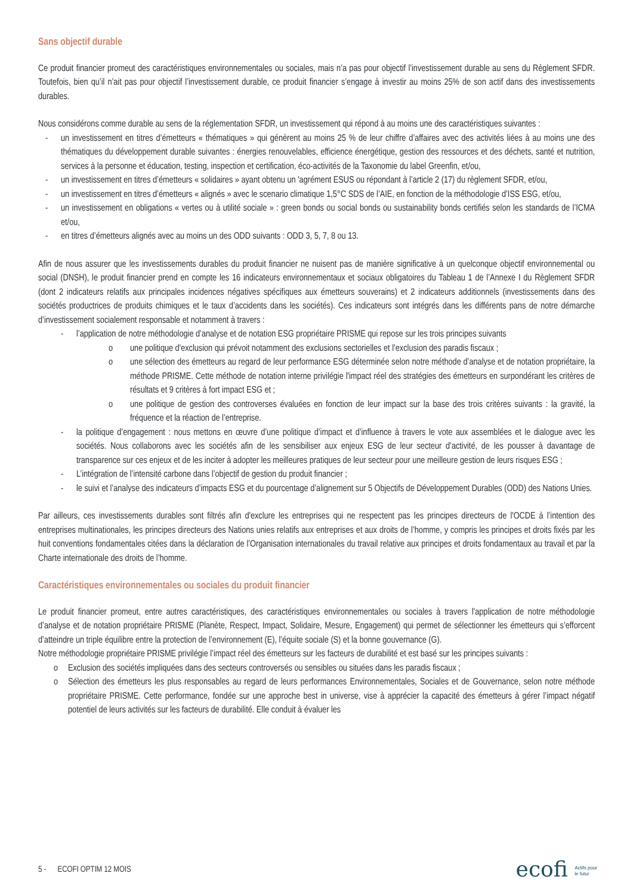Sans objectif durable
Ce produit financier promeut des caractéristiques environnementales ou sociales, mais n’a pas pour objectif l’investissement durable au sens du Règlement SFDR. Toutefois, bien qu’il n’ait pas pour objectif l’investissement durable, ce produit financier s’engage à investir au moins 25% de son actif dans des investissements durables.
Nous considérons comme durable au sens de la réglementation SFDR, un investissement qui répond à au moins une des caractéristiques suivantes :
- un investissement en titres d’émetteurs « thématiques » qui génèrent au moins 25 % de leur chiffre d’affaires avec des activités liées à au moins une des thématiques du développement durable suivantes : énergies renouvelables, efficience énergétique, gestion des ressources et des déchets, santé et nutrition, services à la personne et éducation, testing, inspection et certification, éco-activités de la Taxonomie du label Greenfin, et/ou,
- un investissement en titres d’émetteurs « solidaires » ayant obtenu un 'agrément ESUS ou répondant à l’article 2 (17) du règlement SFDR, et/ou,
- un investissement en titres d’émetteurs « alignés » avec le scenario climatique 1,5°C SDS de l’AIE, en fonction de la méthodologie d’ISS ESG, et/ou,
- un investissement en obligations « vertes ou à utilité sociale » : green bonds ou social bonds ou sustainability bonds certifiés selon les standards de l’ICMA et/ou,
- en titres d’émetteurs alignés avec au moins un des ODD suivants : ODD 3, 5, 7, 8 ou 13.
Afin de nous assurer que les investissements durables du produit financier ne nuisent pas de manière significative à un quelconque objectif environnemental ou social (DNSH), le produit financier prend en compte les 16 indicateurs environnementaux et sociaux obligatoires du Tableau 1 de l’Annexe I du Règlement SFDR (dont 2 indicateurs relatifs aux principales incidences négatives spécifiques aux émetteurs souverains) et 2 indicateurs additionnels (investissements dans des sociétés productrices de produits chimiques et le taux d’accidents dans les sociétés). Ces indicateurs sont intégrés dans les différents pans de notre démarche d’investissement socialement responsable et notamment à travers :
- l’application de notre méthodologie d’analyse et de notation ESG propriétaire PRISME qui repose sur les trois principes suivants
o une politique d'exclusion qui prévoit notamment des exclusions sectorielles et l’exclusion des paradis fiscaux ;
o une sélection des émetteurs au regard de leur performance ESG déterminée selon notre méthode d’analyse et de notation propriétaire, la méthode PRISME. Cette méthode de notation interne privilégie l'impact réel des stratégies des émetteurs en surpondérant les critères de résultats et 9 critères à fort impact ESG et ;
o une politique de gestion des controverses évaluées en fonction de leur impact sur la base des trois critères suivants : la gravité, la fréquence et la réaction de l’entreprise.
- la politique d’engagement : nous mettons en œuvre d’une politique d’impact et d’influence à travers le vote aux assemblées et le dialogue avec les sociétés. Nous collaborons avec les sociétés afin de les sensibiliser aux enjeux ESG de leur secteur d’activité, de les pousser à davantage de transparence sur ces enjeux et de les inciter à adopter les meilleures pratiques de leur secteur pour une meilleure gestion de leurs risques ESG ;
- L’intégration de l’intensité carbone dans l’objectif de gestion du produit financier ;
- le suivi et l’analyse des indicateurs d’impacts ESG et du pourcentage d’alignement sur 5 Objectifs de Développement Durables (ODD) des Nations Unies.
Par ailleurs, ces investissements durables sont filtrés afin d'exclure les entreprises qui ne respectent pas les principes directeurs de l'OCDE à l’intention des entreprises multinationales, les principes directeurs des Nations unies relatifs aux entreprises et aux droits de l’homme, y compris les principes et droits fixés par les huit conventions fondamentales citées dans la déclaration de l’Organisation internationales du travail relative aux principes et droits fondamentaux au travail et par la Charte internationale des droits de l’homme.
Caractéristiques environnementales ou sociales du produit financier
Le produit financier promeut, entre autres caractéristiques, des caractéristiques environnementales ou sociales à travers l'application de notre méthodologie d’analyse et de notation propriétaire PRISME (Planète, Respect, Impact, Solidaire, Mesure, Engagement) qui permet de sélectionner les émetteurs qui s’efforcent d’atteindre un triple équilibre entre la protection de l’environnement (E), l’équite sociale (S) et la bonne gouvernance (G).
Notre méthodologie propriétaire PRISME privilégie l’impact réel des émetteurs sur les facteurs de durabilité et est basé sur les principes suivants :
o Exclusion des sociétés impliquées dans des secteurs controversés ou sensibles ou situées dans les paradis fiscaux ;
o Sélection des émetteurs les plus responsables au regard de leurs performances Environnementales, Sociales et de Gouvernance, selon notre méthode propriétaire PRISME. Cette performance, fondée sur une approche best in universe, vise à apprécier la capacité des émetteurs à gérer l’impact négatif potentiel de leurs activités sur les facteurs de durabilité. Elle conduit à évaluer les
5 - ECOFI OPTIM 12 MOIS ecofi Actifs pour
le futur